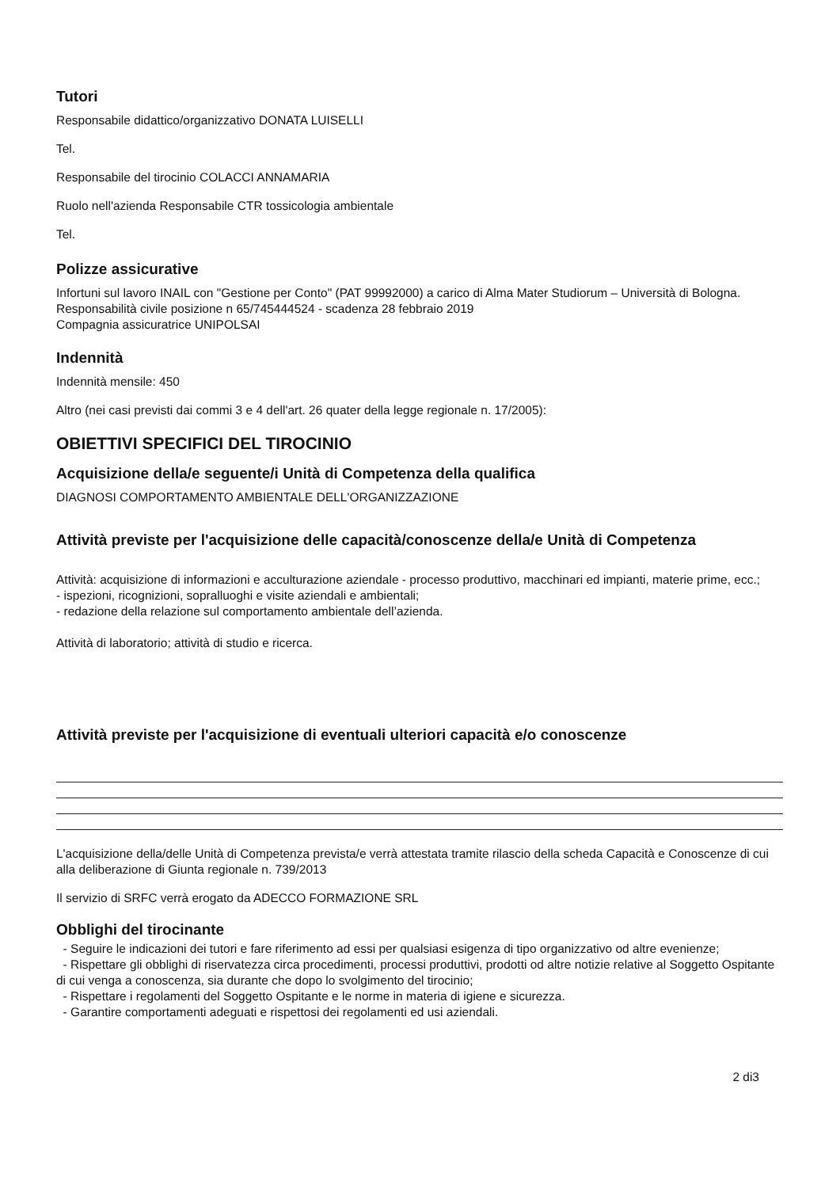Tutori
Responsabile didattico/organizzativo DONATA LUISELLI
Tel.
Responsabile del tirocinio COLACCI ANNAMARIA
Ruolo nell'azienda Responsabile CTR tossicologia ambientale
Tel.
Polizze assicurative
Infortuni sul lavoro INAIL con "Gestione per Conto" (PAT 99992000) a carico di Alma Mater Studiorum – Università di Bologna.
Responsabilità civile posizione n 65/745444524 - scadenza 28 febbraio 2019
Compagnia assicuratrice UNIPOLSAI
Indennità
Indennità mensile: 450
Altro (nei casi previsti dai commi 3 e 4 dell'art. 26 quater della legge regionale n. 17/2005):
OBIETTIVI SPECIFICI DEL TIROCINIO
Acquisizione della/e seguente/i Unità di Competenza della qualifica
DIAGNOSI COMPORTAMENTO AMBIENTALE DELL'ORGANIZZAZIONE
Attività previste per l'acquisizione delle capacità/conoscenze della/e Unità di Competenza
Attività: acquisizione di informazioni e acculturazione aziendale - processo produttivo, macchinari ed impianti, materie prime, ecc.;
- ispezioni, ricognizioni, sopralluoghi e visite aziendali e ambientali;
- redazione della relazione sul comportamento ambientale dell’azienda.
Attività di laboratorio; attività di studio e ricerca.
Attività previste per l'acquisizione di eventuali ulteriori capacità e/o conoscenze
L'acquisizione della/delle Unità di Competenza prevista/e verrà attestata tramite rilascio della scheda Capacità e Conoscenze di cui alla deliberazione di Giunta regionale n. 739/2013
Il servizio di SRFC verrà erogato da ADECCO FORMAZIONE SRL
Obblighi del tirocinante
- Seguire le indicazioni dei tutori e fare riferimento ad essi per qualsiasi esigenza di tipo organizzativo od altre evenienze;
- Rispettare gli obblighi di riservatezza circa procedimenti, processi produttivi, prodotti od altre notizie relative al Soggetto Ospitante di cui venga a conoscenza, sia durante che dopo lo svolgimento del tirocinio;
- Rispettare i regolamenti del Soggetto Ospitante e le norme in materia di igiene e sicurezza.
- Garantire comportamenti adeguati e rispettosi dei regolamenti ed usi aziendali.
2 di3